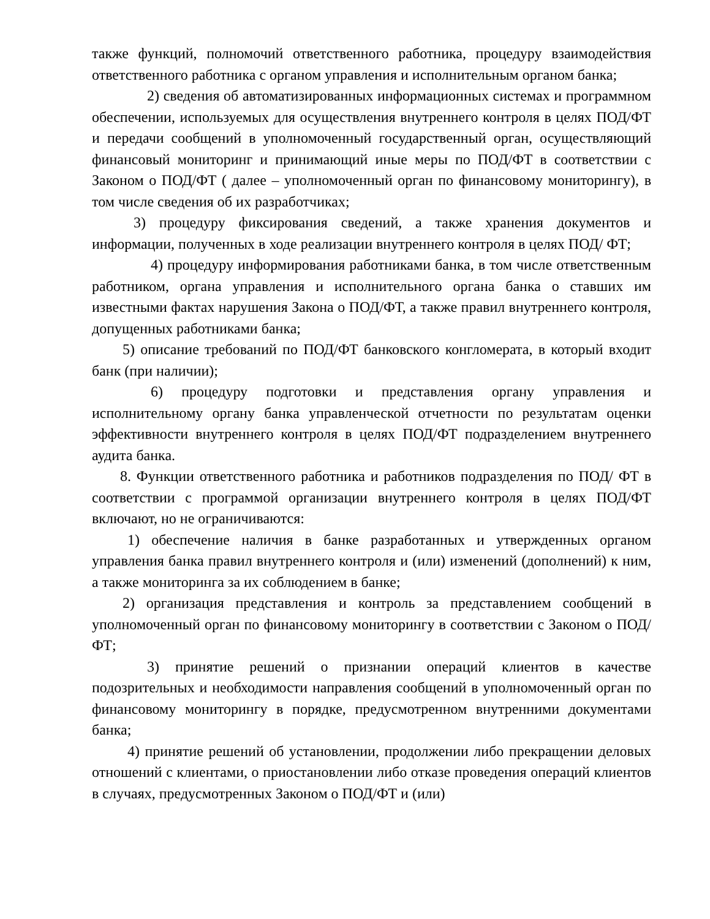также функций, полномочий ответственного работника, процедуру взаимодействия ответственного работника с органом управления и исполнительным органом банка;
2) сведения об автоматизированных информационных системах и программном обеспечении, используемых для осуществления внутреннего контроля в целях ПОД/ФТ и передачи сообщений в уполномоченный государственный орган, осуществляющий финансовый мониторинг и принимающий иные меры по ПОД/ФТ в соответствии с Законом о ПОД/ФТ ( далее – уполномоченный орган по финансовому мониторингу), в том числе сведения об их разработчиках;
3) процедуру фиксирования сведений, а также хранения документов и информации, полученных в ходе реализации внутреннего контроля в целях ПОД/ ФТ;
4) процедуру информирования работниками банка, в том числе ответственным работником, органа управления и исполнительного органа банка о ставших им известными фактах нарушения Закона о ПОД/ФТ, а также правил внутреннего контроля, допущенных работниками банка;
5) описание требований по ПОД/ФТ банковского конгломерата, в который входит банк (при наличии);
6) процедуру подготовки и представления органу управления и исполнительному органу банка управленческой отчетности по результатам оценки эффективности внутреннего контроля в целях ПОД/ФТ подразделением внутреннего аудита банка.
8. Функции ответственного работника и работников подразделения по ПОД/ ФТ в соответствии с программой организации внутреннего контроля в целях ПОД/ФТ включают, но не ограничиваются:
1) обеспечение наличия в банке разработанных и утвержденных органом управления банка правил внутреннего контроля и (или) изменений (дополнений) к ним, а также мониторинга за их соблюдением в банке;
2) организация представления и контроль за представлением сообщений в уполномоченный орган по финансовому мониторингу в соответствии с Законом о ПОД/ФТ;
3) принятие решений о признании операций клиентов в качестве подозрительных и необходимости направления сообщений в уполномоченный орган по финансовому мониторингу в порядке, предусмотренном внутренними документами банка;
4) принятие решений об установлении, продолжении либо прекращении деловых отношений с клиентами, о приостановлении либо отказе проведения операций клиентов в случаях, предусмотренных Законом о ПОД/ФТ и (или)